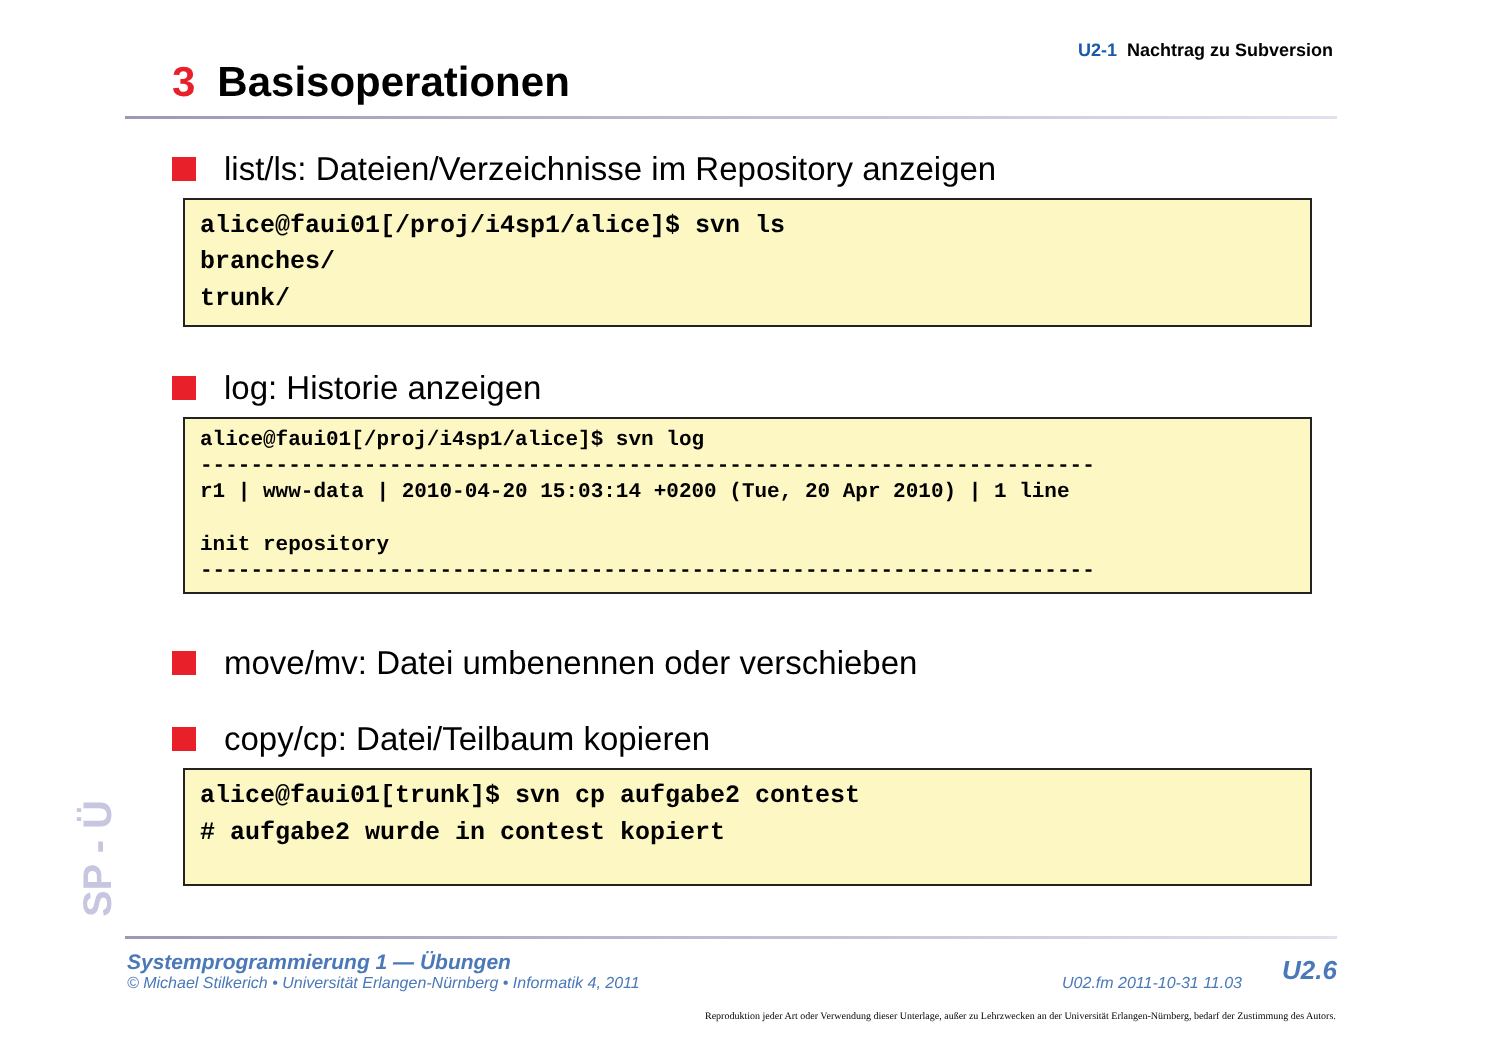U2-1 Nachtrag zu Subversion
3 Basisoperationen
list/ls: Dateien/Verzeichnisse im Repository anzeigen
alice@faui01[/proj/i4sp1/alice]$ svn ls branches/ trunk/
log: Historie anzeigen
alice@faui01[/proj/i4sp1/alice]$ svn log ----------------------------------------------------------------------- r1 | www-data | 2010-04-20 15:03:14 +0200 (Tue, 20 Apr 2010) | 1 line init repository -----------------------------------------------------------------------
move/mv: Datei umbenennen oder verschieben
copy/cp: Datei/Teilbaum kopieren
alice@faui01[trunk]$ svn cp aufgabe2 contest # aufgabe2 wurde in contest kopiert
SP - Ü
Systemprogrammierung 1 — Übungen
© Michael Stilkerich • Universität Erlangen-Nürnberg • Informatik 4, 2011 U02.fm 2011-10-31 11.03
U2.6
Reproduktion jeder Art oder Verwendung dieser Unterlage, außer zu Lehrzwecken an der Universität Erlangen-Nürnberg, bedarf der Zustimmung des Autors.